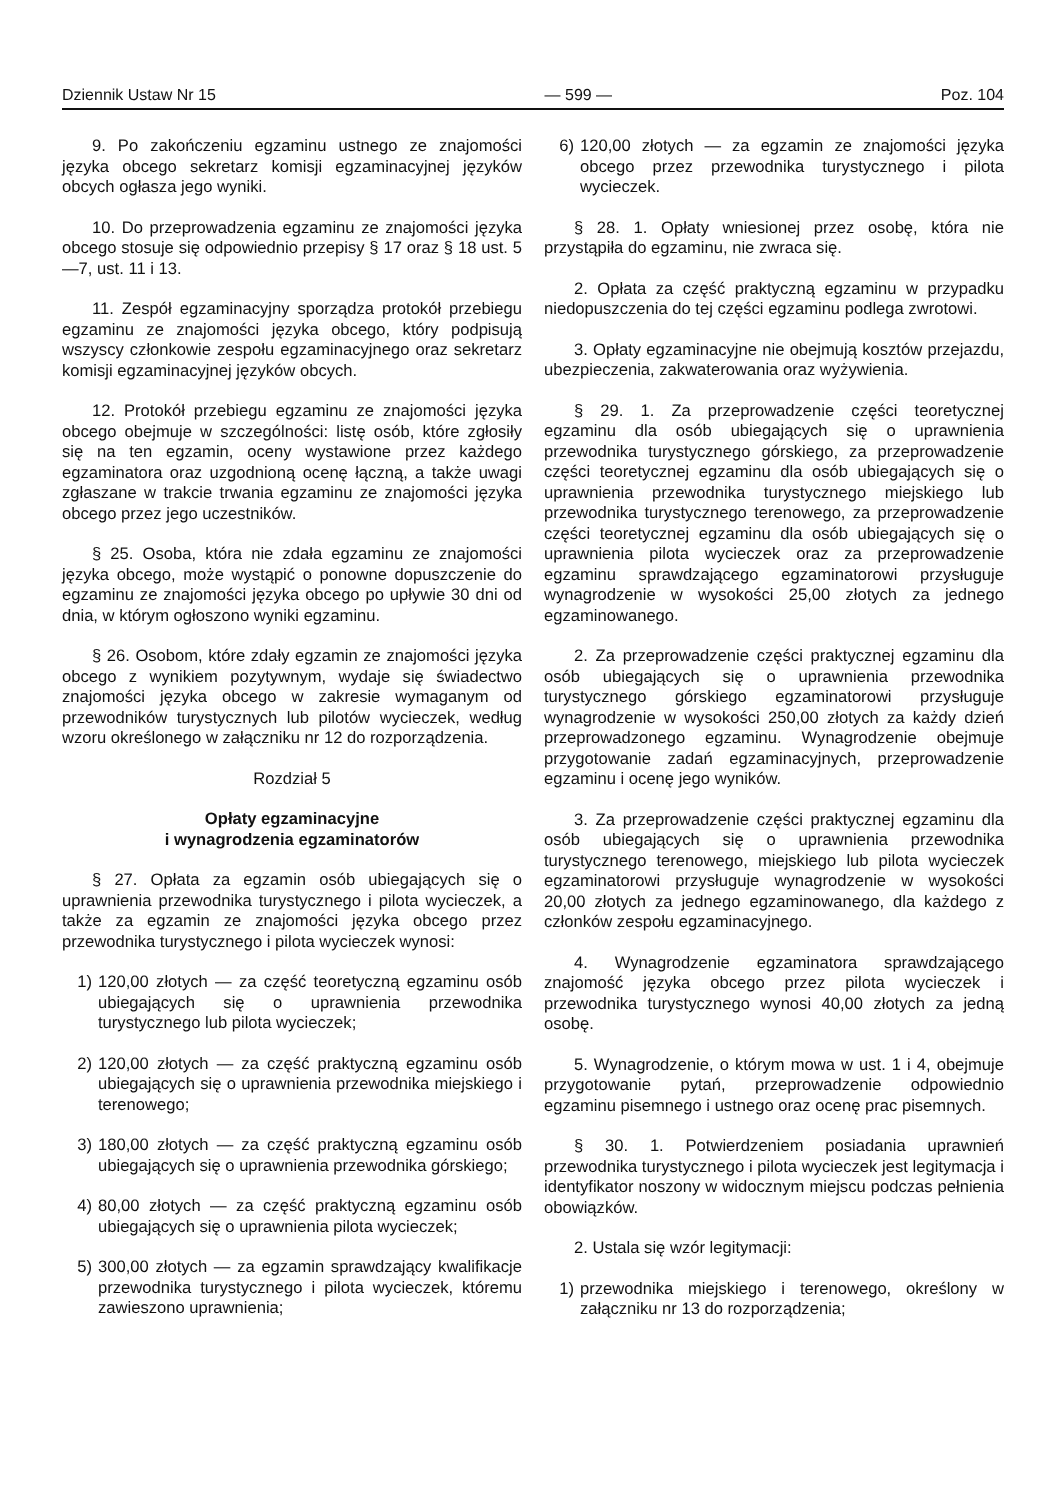Dziennik Ustaw Nr 15 — 599 — Poz. 104
9. Po zakończeniu egzaminu ustnego ze znajomości języka obcego sekretarz komisji egzaminacyjnej języków obcych ogłasza jego wyniki.
10. Do przeprowadzenia egzaminu ze znajomości języka obcego stosuje się odpowiednio przepisy § 17 oraz § 18 ust. 5—7, ust. 11 i 13.
11. Zespół egzaminacyjny sporządza protokół przebiegu egzaminu ze znajomości języka obcego, który podpisują wszyscy członkowie zespołu egzaminacyjnego oraz sekretarz komisji egzaminacyjnej języków obcych.
12. Protokół przebiegu egzaminu ze znajomości języka obcego obejmuje w szczególności: listę osób, które zgłosiły się na ten egzamin, oceny wystawione przez każdego egzaminatora oraz uzgodnioną ocenę łączną, a także uwagi zgłaszane w trakcie trwania egzaminu ze znajomości języka obcego przez jego uczestników.
§ 25. Osoba, która nie zdała egzaminu ze znajomości języka obcego, może wystąpić o ponowne dopuszczenie do egzaminu ze znajomości języka obcego po upływie 30 dni od dnia, w którym ogłoszono wyniki egzaminu.
§ 26. Osobom, które zdały egzamin ze znajomości języka obcego z wynikiem pozytywnym, wydaje się świadectwo znajomości języka obcego w zakresie wymaganym od przewodników turystycznych lub pilotów wycieczek, według wzoru określonego w załączniku nr 12 do rozporządzenia.
Rozdział 5
Opłaty egzaminacyjne
i wynagrodzenia egzaminatorów
§ 27. Opłata za egzamin osób ubiegających się o uprawnienia przewodnika turystycznego i pilota wycieczek, a także za egzamin ze znajomości języka obcego przez przewodnika turystycznego i pilota wycieczek wynosi:
1) 120,00 złotych — za część teoretyczną egzaminu osób ubiegających się o uprawnienia przewodnika turystycznego lub pilota wycieczek;
2) 120,00 złotych — za część praktyczną egzaminu osób ubiegających się o uprawnienia przewodnika miejskiego i terenowego;
3) 180,00 złotych — za część praktyczną egzaminu osób ubiegających się o uprawnienia przewodnika górskiego;
4) 80,00 złotych — za część praktyczną egzaminu osób ubiegających się o uprawnienia pilota wycieczek;
5) 300,00 złotych — za egzamin sprawdzający kwalifikacje przewodnika turystycznego i pilota wycieczek, któremu zawieszono uprawnienia;
6) 120,00 złotych — za egzamin ze znajomości języka obcego przez przewodnika turystycznego i pilota wycieczek.
§ 28. 1. Opłaty wniesionej przez osobę, która nie przystąpiła do egzaminu, nie zwraca się.
2. Opłata za część praktyczną egzaminu w przypadku niedopuszczenia do tej części egzaminu podlega zwrotowi.
3. Opłaty egzaminacyjne nie obejmują kosztów przejazdu, ubezpieczenia, zakwaterowania oraz wyżywienia.
§ 29. 1. Za przeprowadzenie części teoretycznej egzaminu dla osób ubiegających się o uprawnienia przewodnika turystycznego górskiego, za przeprowadzenie części teoretycznej egzaminu dla osób ubiegających się o uprawnienia przewodnika turystycznego miejskiego lub przewodnika turystycznego terenowego, za przeprowadzenie części teoretycznej egzaminu dla osób ubiegających się o uprawnienia pilota wycieczek oraz za przeprowadzenie egzaminu sprawdzającego egzaminatorowi przysługuje wynagrodzenie w wysokości 25,00 złotych za jednego egzaminowanego.
2. Za przeprowadzenie części praktycznej egzaminu dla osób ubiegających się o uprawnienia przewodnika turystycznego górskiego egzaminatorowi przysługuje wynagrodzenie w wysokości 250,00 złotych za każdy dzień przeprowadzonego egzaminu. Wynagrodzenie obejmuje przygotowanie zadań egzaminacyjnych, przeprowadzenie egzaminu i ocenę jego wyników.
3. Za przeprowadzenie części praktycznej egzaminu dla osób ubiegających się o uprawnienia przewodnika turystycznego terenowego, miejskiego lub pilota wycieczek egzaminatorowi przysługuje wynagrodzenie w wysokości 20,00 złotych za jednego egzaminowanego, dla każdego z członków zespołu egzaminacyjnego.
4. Wynagrodzenie egzaminatora sprawdzającego znajomość języka obcego przez pilota wycieczek i przewodnika turystycznego wynosi 40,00 złotych za jedną osobę.
5. Wynagrodzenie, o którym mowa w ust. 1 i 4, obejmuje przygotowanie pytań, przeprowadzenie odpowiednio egzaminu pisemnego i ustnego oraz ocenę prac pisemnych.
§ 30. 1. Potwierdzeniem posiadania uprawnień przewodnika turystycznego i pilota wycieczek jest legitymacja i identyfikator noszony w widocznym miejscu podczas pełnienia obowiązków.
2. Ustala się wzór legitymacji:
1) przewodnika miejskiego i terenowego, określony w załączniku nr 13 do rozporządzenia;